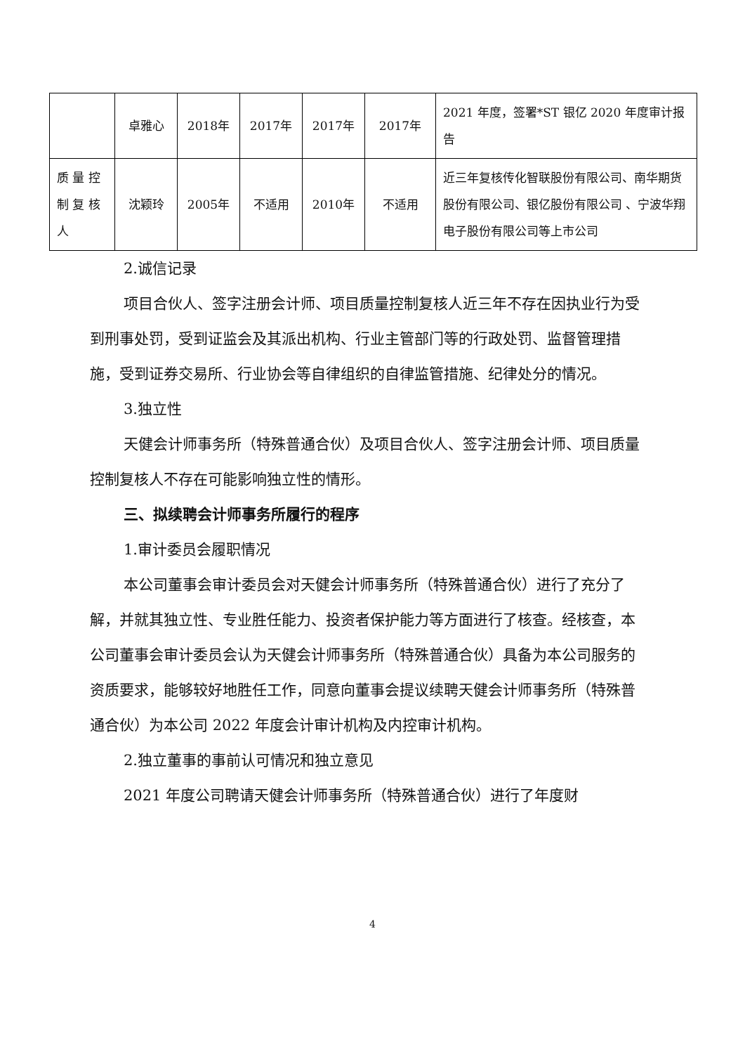| | 卓雅心 | 2018年 | 2017年 | 2017年 | 2017年 | 2021 年度，签署*ST 银亿 2020 年度审计报告 |
| 质 量 控 制 复 核 人 | 沈颖玲 | 2005年 | 不适用 | 2010年 | 不适用 | 近三年复核传化智联股份有限公司、南华期货股份有限公司、银亿股份有限公司 、宁波华翔电子股份有限公司等上市公司 |
2.诚信记录
项目合伙人、签字注册会计师、项目质量控制复核人近三年不存在因执业行为受到刑事处罚，受到证监会及其派出机构、行业主管部门等的行政处罚、监督管理措施，受到证券交易所、行业协会等自律组织的自律监管措施、纪律处分的情况。
3.独立性
天健会计师事务所（特殊普通合伙）及项目合伙人、签字注册会计师、项目质量控制复核人不存在可能影响独立性的情形。
三、拟续聘会计师事务所履行的程序
1.审计委员会履职情况
本公司董事会审计委员会对天健会计师事务所（特殊普通合伙）进行了充分了解，并就其独立性、专业胜任能力、投资者保护能力等方面进行了核查。经核查，本公司董事会审计委员会认为天健会计师事务所（特殊普通合伙）具备为本公司服务的资质要求，能够较好地胜任工作，同意向董事会提议续聘天健会计师事务所（特殊普通合伙）为本公司 2022 年度会计审计机构及内控审计机构。
2.独立董事的事前认可情况和独立意见
2021 年度公司聘请天健会计师事务所（特殊普通合伙）进行了年度财
4